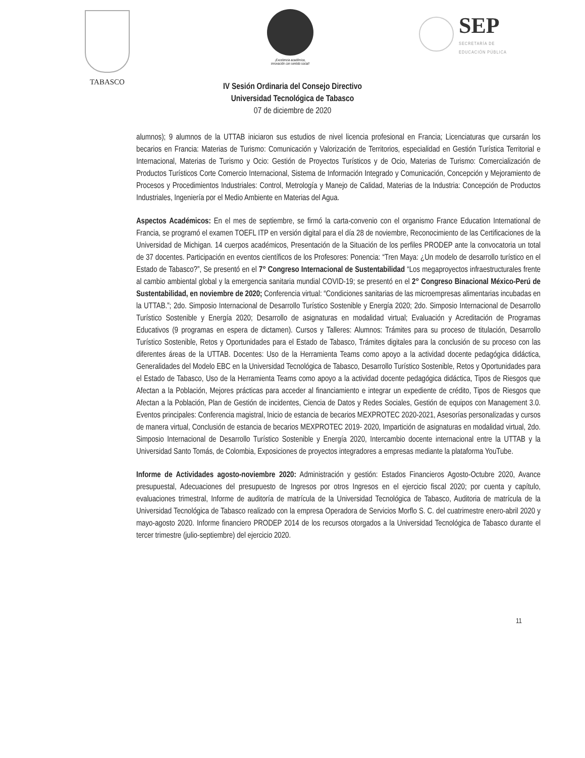TABASCO
¡Excelencia académica,
innovación con sentido social!
SEP
SECRETARÍA DE
EDUCACIÓN PÚBLICA
IV Sesión Ordinaria del Consejo Directivo
Universidad Tecnológica de Tabasco
07 de diciembre de 2020
alumnos); 9 alumnos de la UTTAB iniciaron sus estudios de nivel licencia profesional en Francia; Licenciaturas que cursarán los becarios en Francia: Materias de Turismo: Comunicación y Valorización de Territorios, especialidad en Gestión Turística Territorial e Internacional, Materias de Turismo y Ocio: Gestión de Proyectos Turísticos y de Ocio, Materias de Turismo: Comercialización de Productos Turísticos Corte Comercio Internacional, Sistema de Información Integrado y Comunicación, Concepción y Mejoramiento de Procesos y Procedimientos Industriales: Control, Metrología y Manejo de Calidad, Materias de la Industria: Concepción de Productos Industriales, Ingeniería por el Medio Ambiente en Materias del Agua.
Aspectos Académicos: En el mes de septiembre, se firmó la carta-convenio con el organismo France Education International de Francia, se programó el examen TOEFL ITP en versión digital para el día 28 de noviembre, Reconocimiento de las Certificaciones de la Universidad de Michigan. 14 cuerpos académicos, Presentación de la Situación de los perfiles PRODEP ante la convocatoria un total de 37 docentes. Participación en eventos científicos de los Profesores: Ponencia: “Tren Maya: ¿Un modelo de desarrollo turístico en el Estado de Tabasco?”, Se presentó en el 7° Congreso Internacional de Sustentabilidad “Los megaproyectos infraestructurales frente al cambio ambiental global y la emergencia sanitaria mundial COVID-19; se presentó en el 2° Congreso Binacional México-Perú de Sustentabilidad, en noviembre de 2020; Conferencia virtual: “Condiciones sanitarias de las microempresas alimentarias incubadas en la UTTAB.”; 2do. Simposio Internacional de Desarrollo Turístico Sostenible y Energía 2020; 2do. Simposio Internacional de Desarrollo Turístico Sostenible y Energía 2020; Desarrollo de asignaturas en modalidad virtual; Evaluación y Acreditación de Programas Educativos (9 programas en espera de dictamen). Cursos y Talleres: Alumnos: Trámites para su proceso de titulación, Desarrollo Turístico Sostenible, Retos y Oportunidades para el Estado de Tabasco, Trámites digitales para la conclusión de su proceso con las diferentes áreas de la UTTAB. Docentes: Uso de la Herramienta Teams como apoyo a la actividad docente pedagógica didáctica, Generalidades del Modelo EBC en la Universidad Tecnológica de Tabasco, Desarrollo Turístico Sostenible, Retos y Oportunidades para el Estado de Tabasco, Uso de la Herramienta Teams como apoyo a la actividad docente pedagógica didáctica, Tipos de Riesgos que Afectan a la Población, Mejores prácticas para acceder al financiamiento e integrar un expediente de crédito, Tipos de Riesgos que Afectan a la Población, Plan de Gestión de incidentes, Ciencia de Datos y Redes Sociales, Gestión de equipos con Management 3.0. Eventos principales: Conferencia magistral, Inicio de estancia de becarios MEXPROTEC 2020-2021, Asesorías personalizadas y cursos de manera virtual, Conclusión de estancia de becarios MEXPROTEC 2019- 2020, Impartición de asignaturas en modalidad virtual, 2do. Simposio Internacional de Desarrollo Turístico Sostenible y Energía 2020, Intercambio docente internacional entre la UTTAB y la Universidad Santo Tomás, de Colombia, Exposiciones de proyectos integradores a empresas mediante la plataforma YouTube.
Informe de Actividades agosto-noviembre 2020: Administración y gestión: Estados Financieros Agosto-Octubre 2020, Avance presupuestal, Adecuaciones del presupuesto de Ingresos por otros Ingresos en el ejercicio fiscal 2020; por cuenta y capítulo, evaluaciones trimestral, Informe de auditoría de matrícula de la Universidad Tecnológica de Tabasco, Auditoria de matrícula de la Universidad Tecnológica de Tabasco realizado con la empresa Operadora de Servicios Morflo S. C. del cuatrimestre enero-abril 2020 y mayo-agosto 2020. Informe financiero PRODEP 2014 de los recursos otorgados a la Universidad Tecnológica de Tabasco durante el tercer trimestre (julio-septiembre) del ejercicio 2020.
11